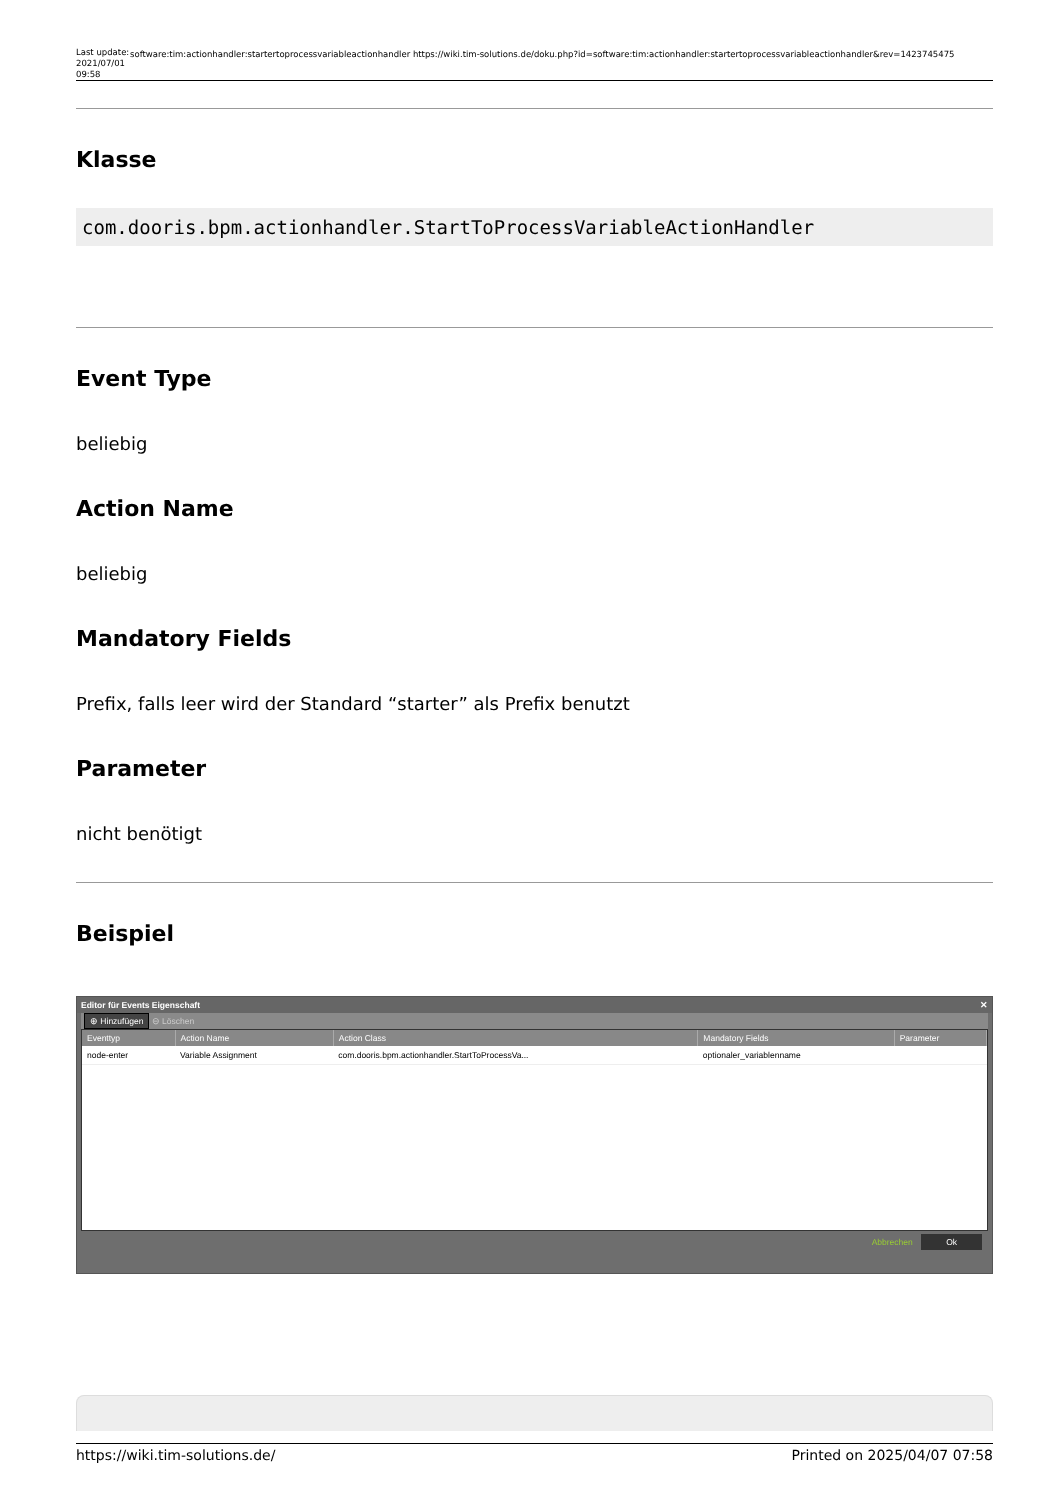Last update: 2021/07/01 09:58
software:tim:actionhandler:startertoprocessvariableactionhandler https://wiki.tim-solutions.de/doku.php?id=software:tim:actionhandler:startertoprocessvariableactionhandler&rev=1423745475
Klasse
com.dooris.bpm.actionhandler.StartToProcessVariableActionHandler
Event Type
beliebig
Action Name
beliebig
Mandatory Fields
Prefix, falls leer wird der Standard “starter” als Prefix benutzt
Parameter
nicht benötigt
Beispiel
Editor für Events Eigenschaft ✕
⊕ Hinzufügen ⊖ Löschen
| Eventtyp | Action Name | Action Class | Mandatory Fields | Parameter |
| --- | --- | --- | --- | --- |
| node-enter | Variable Assignment | com.dooris.bpm.actionhandler.StartToProcessVa... | optionaler_variablenname | |
Abbrechen Ok
https://wiki.tim-solutions.de/ Printed on 2025/04/07 07:58